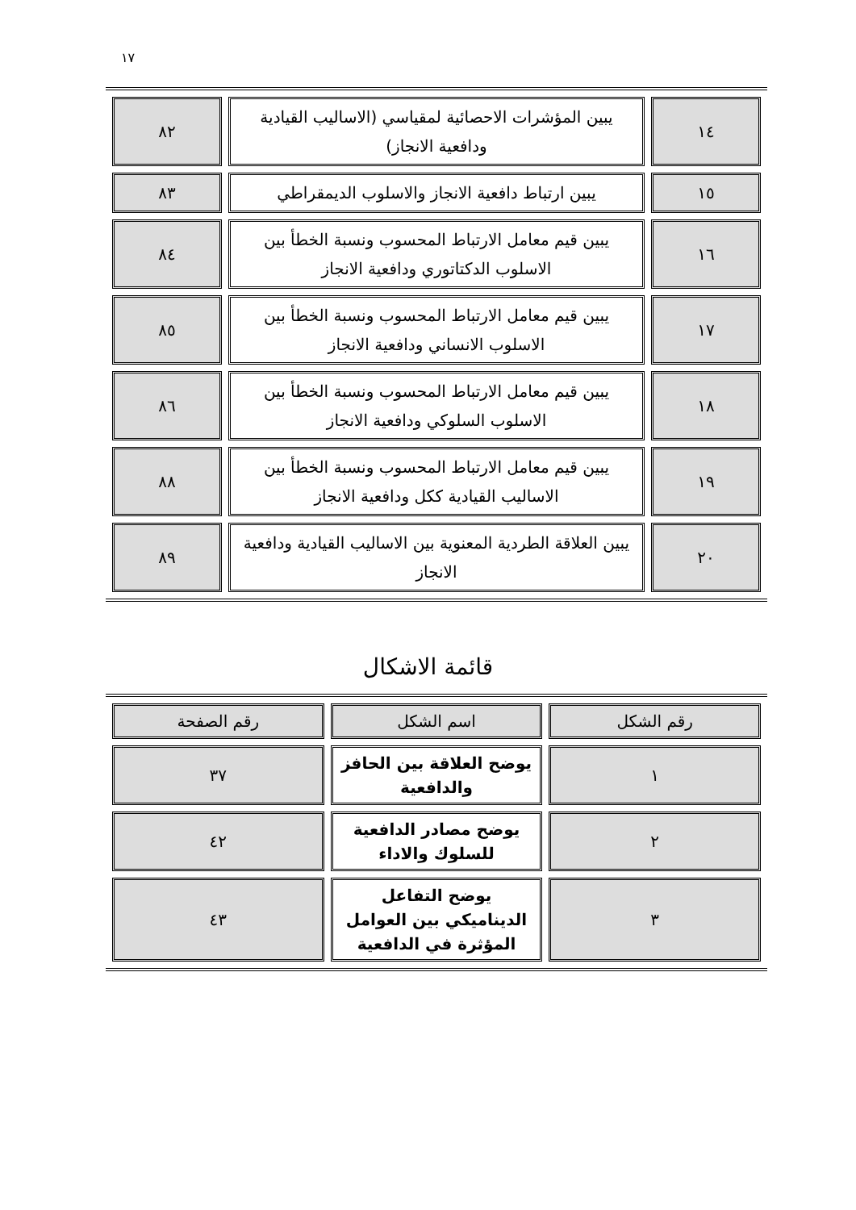١٧
| ١٤ | يبين المؤشرات الاحصائية لمقياسي (الاساليب القيادية ودافعية الانجاز) | ٨٢ |
| ١٥ | يبين ارتباط دافعية الانجاز والاسلوب الديمقراطي | ٨٣ |
| ١٦ | يبين قيم معامل الارتباط المحسوب ونسبة الخطأ بين الاسلوب الدكتاتوري ودافعية الانجاز | ٨٤ |
| ١٧ | يبين قيم معامل الارتباط المحسوب ونسبة الخطأ بين الاسلوب الانساني ودافعية الانجاز | ٨٥ |
| ١٨ | يبين قيم معامل الارتباط المحسوب ونسبة الخطأ بين الاسلوب السلوكي ودافعية الانجاز | ٨٦ |
| ١٩ | يبين قيم معامل الارتباط المحسوب ونسبة الخطأ بين الاساليب القيادية ككل ودافعية الانجاز | ٨٨ |
| ٢٠ | يبين العلاقة الطردية المعنوية بين الاساليب القيادية ودافعية الانجاز | ٨٩ |
قائمة الاشكال
| رقم الشكل | اسم الشكل | رقم الصفحة |
| ١ | يوضح العلاقة بين الحافز والدافعية | ٣٧ |
| ٢ | يوضح مصادر الدافعية للسلوك والاداء | ٤٢ |
| ٣ | يوضح التفاعل الديناميكي بين العوامل المؤثرة في الدافعية | ٤٣ |